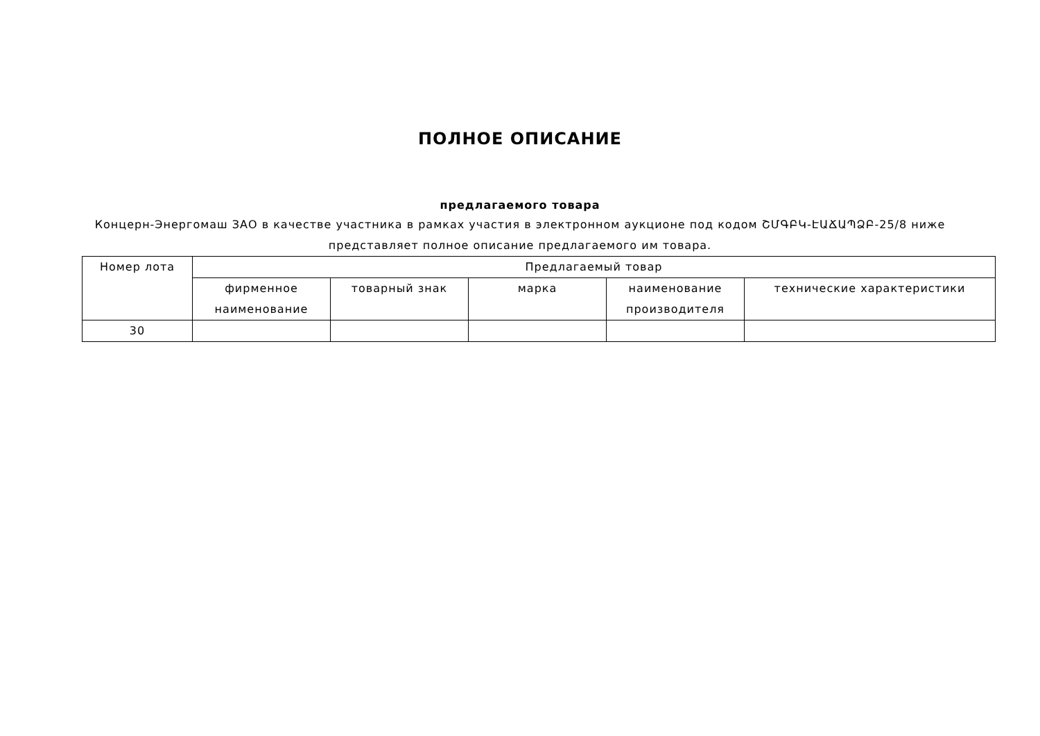ПОЛНОЕ ОПИСАНИЕ
предлагаемого товара
Концерн-Энергомаш ЗАО в качестве участника в рамках участия в электронном аукционе под кодом ՇՄԳԲԿ-ԷԱՃԱՊՁԲ-25/8 ниже представляет полное описание предлагаемого им товара.
| Номер лота | Предлагаемый товар | | | | |
| --- | --- | --- | --- | --- | --- |
| | фирменное наименование | товарный знак | марка | наименование производителя | технические характеристики |
| 30 | | | | | |